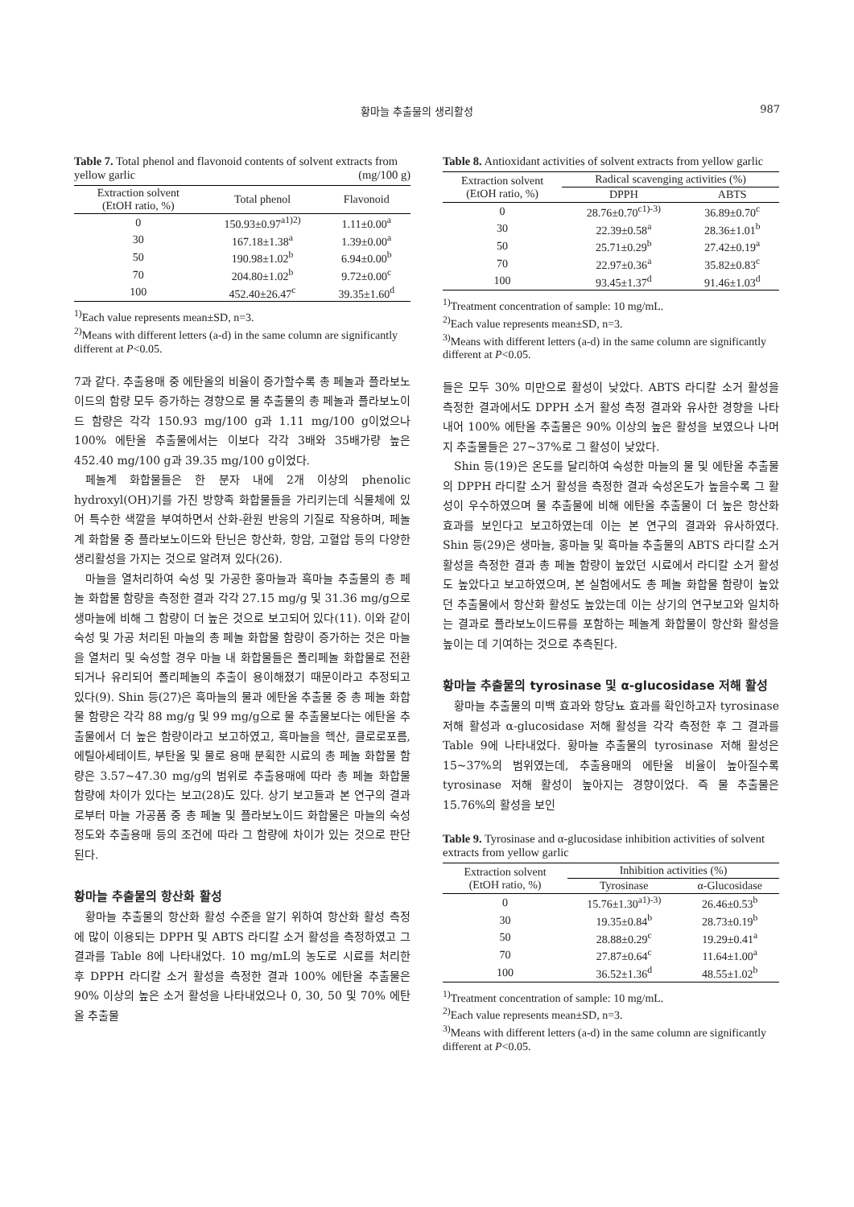황마늘 추출물의 생리활성 987
Table 7. Total phenol and flavonoid contents of solvent extracts from yellow garlic (mg/100 g)
| Extraction solvent (EtOH ratio, %) | Total phenol | Flavonoid |
| --- | --- | --- |
| 0 | 150.93±0.97<sup>a1)2)</sup> | 1.11±0.00<sup>a</sup> |
| 30 | 167.18±1.38<sup>a</sup> | 1.39±0.00<sup>a</sup> |
| 50 | 190.98±1.02<sup>b</sup> | 6.94±0.00<sup>b</sup> |
| 70 | 204.80±1.02<sup>b</sup> | 9.72±0.00<sup>c</sup> |
| 100 | 452.40±26.47<sup>c</sup> | 39.35±1.60<sup>d</sup> |
<sup>1)</sup> Each value represents mean±SD, n=3.
<sup>2)</sup> Means with different letters (a-d) in the same column are significantly different at P<0.05.
7과 같다. 추출용매 중 에탄올의 비율이 증가할수록 총 페놀과 플라보노이드의 함량 모두 증가하는 경향으로 물 추출물의 총 페놀과 플라보노이드 함량은 각각 150.93 mg/100 g과 1.11 mg/100 g이었으나 100% 에탄올 추출물에서는 이보다 각각 3배와 35배가량 높은 452.40 mg/100 g과 39.35 mg/100 g이었다.
페놀계 화합물들은 한 분자 내에 2개 이상의 phenolic hydroxyl(OH)기를 가진 방향족 화합물들을 가리키는데 식물체에 있어 특수한 색깔을 부여하면서 산화-환원 반응의 기질로 작용하며, 페놀계 화합물 중 플라보노이드와 탄닌은 항산화, 항암, 고혈압 등의 다양한 생리활성을 가지는 것으로 알려져 있다(26).
마늘을 열처리하여 숙성 및 가공한 홍마늘과 흑마늘 추출물의 총 페놀 화합물 함량을 측정한 결과 각각 27.15 mg/g 및 31.36 mg/g으로 생마늘에 비해 그 함량이 더 높은 것으로 보고되어 있다(11). 이와 같이 숙성 및 가공 처리된 마늘의 총 페놀 화합물 함량이 증가하는 것은 마늘을 열처리 및 숙성할 경우 마늘 내 화합물들은 폴리페놀 화합물로 전환되거나 유리되어 폴리페놀의 추출이 용이해졌기 때문이라고 추정되고 있다(9). Shin 등(27)은 흑마늘의 물과 에탄올 추출물 중 총 페놀 화합물 함량은 각각 88 mg/g 및 99 mg/g으로 물 추출물보다는 에탄올 추출물에서 더 높은 함량이라고 보고하였고, 흑마늘을 헥산, 클로로포름, 에틸아세테이트, 부탄올 및 물로 용매 분획한 시료의 총 페놀 화합물 함량은 3.57~47.30 mg/g의 범위로 추출용매에 따라 총 페놀 화합물 함량에 차이가 있다는 보고(28)도 있다. 상기 보고들과 본 연구의 결과로부터 마늘 가공품 중 총 페놀 및 플라보노이드 화합물은 마늘의 숙성 정도와 추출용매 등의 조건에 따라 그 함량에 차이가 있는 것으로 판단된다.
황마늘 추출물의 항산화 활성
황마늘 추출물의 항산화 활성 수준을 알기 위하여 항산화 활성 측정에 많이 이용되는 DPPH 및 ABTS 라디칼 소거 활성을 측정하였고 그 결과를 Table 8에 나타내었다. 10 mg/mL의 농도로 시료를 처리한 후 DPPH 라디칼 소거 활성을 측정한 결과 100% 에탄올 추출물은 90% 이상의 높은 소거 활성을 나타내었으나 0, 30, 50 및 70% 에탄올 추출물
Table 8. Antioxidant activities of solvent extracts from yellow garlic
| Extraction solvent (EtOH ratio, %) | Radical scavenging activities (%) | |
| --- | --- | --- |
| | DPPH | ABTS |
| 0 | 28.76±0.70<sup>c1)-3)</sup> | 36.89±0.70<sup>c</sup> |
| 30 | 22.39±0.58<sup>a</sup> | 28.36±1.01<sup>b</sup> |
| 50 | 25.71±0.29<sup>b</sup> | 27.42±0.19<sup>a</sup> |
| 70 | 22.97±0.36<sup>a</sup> | 35.82±0.83<sup>c</sup> |
| 100 | 93.45±1.37<sup>d</sup> | 91.46±1.03<sup>d</sup> |
<sup>1)</sup> Treatment concentration of sample: 10 mg/mL.
<sup>2)</sup> Each value represents mean±SD, n=3.
<sup>3)</sup> Means with different letters (a-d) in the same column are significantly different at P<0.05.
들은 모두 30% 미만으로 활성이 낮았다. ABTS 라디칼 소거 활성을 측정한 결과에서도 DPPH 소거 활성 측정 결과와 유사한 경향을 나타내어 100% 에탄올 추출물은 90% 이상의 높은 활성을 보였으나 나머지 추출물들은 27~37%로 그 활성이 낮았다.
Shin 등(19)은 온도를 달리하여 숙성한 마늘의 물 및 에탄올 추출물의 DPPH 라디칼 소거 활성을 측정한 결과 숙성온도가 높을수록 그 활성이 우수하였으며 물 추출물에 비해 에탄올 추출물이 더 높은 항산화 효과를 보인다고 보고하였는데 이는 본 연구의 결과와 유사하였다. Shin 등(29)은 생마늘, 홍마늘 및 흑마늘 추출물의 ABTS 라디칼 소거 활성을 측정한 결과 총 페놀 함량이 높았던 시료에서 라디칼 소거 활성도 높았다고 보고하였으며, 본 실험에서도 총 페놀 화합물 함량이 높았던 추출물에서 항산화 활성도 높았는데 이는 상기의 연구보고와 일치하는 결과로 플라보노이드류를 포함하는 페놀계 화합물이 항산화 활성을 높이는 데 기여하는 것으로 추측된다.
황마늘 추출물의 tyrosinase 및 α-glucosidase 저해 활성
황마늘 추출물의 미백 효과와 항당뇨 효과를 확인하고자 tyrosinase 저해 활성과 α-glucosidase 저해 활성을 각각 측정한 후 그 결과를 Table 9에 나타내었다. 황마늘 추출물의 tyrosinase 저해 활성은 15~37%의 범위였는데, 추출용매의 에탄올 비율이 높아질수록 tyrosinase 저해 활성이 높아지는 경향이었다. 즉 물 추출물은 15.76%의 활성을 보인
Table 9. Tyrosinase and α-glucosidase inhibition activities of solvent extracts from yellow garlic
| Extraction solvent (EtOH ratio, %) | Inhibition activities (%) | |
| --- | --- | --- |
| | Tyrosinase | α-Glucosidase |
| 0 | 15.76±1.30<sup>a1)-3)</sup> | 26.46±0.53<sup>b</sup> |
| 30 | 19.35±0.84<sup>b</sup> | 28.73±0.19<sup>b</sup> |
| 50 | 28.88±0.29<sup>c</sup> | 19.29±0.41<sup>a</sup> |
| 70 | 27.87±0.64<sup>c</sup> | 11.64±1.00<sup>a</sup> |
| 100 | 36.52±1.36<sup>d</sup> | 48.55±1.02<sup>b</sup> |
<sup>1)</sup> Treatment concentration of sample: 10 mg/mL.
<sup>2)</sup> Each value represents mean±SD, n=3.
<sup>3)</sup> Means with different letters (a-d) in the same column are significantly different at P<0.05.